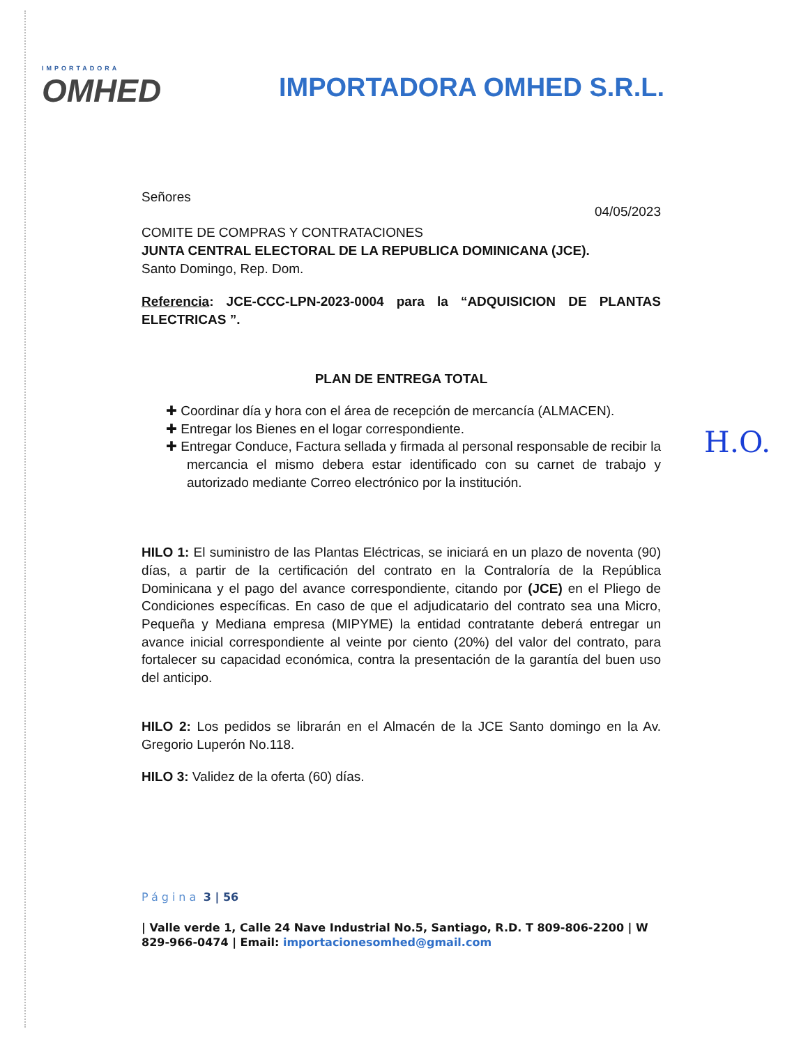IMPORTADORA
OMHED
IMPORTADORA OMHED S.R.L.
Señores
04/05/2023
COMITE DE COMPRAS Y CONTRATACIONES
JUNTA CENTRAL ELECTORAL DE LA REPUBLICA DOMINICANA (JCE).
Santo Domingo, Rep. Dom.
Referencia: JCE-CCC-LPN-2023-0004 para la “ADQUISICION DE PLANTAS ELECTRICAS ”.
PLAN DE ENTREGA TOTAL
✚ Coordinar día y hora con el área de recepción de mercancía (ALMACEN).
✚ Entregar los Bienes en el logar correspondiente.
✚ Entregar Conduce, Factura sellada y firmada al personal responsable de recibir la mercancia el mismo debera estar identificado con su carnet de trabajo y autorizado mediante Correo electrónico por la institución.
HILO 1: El suministro de las Plantas Eléctricas, se iniciará en un plazo de noventa (90) días, a partir de la certificación del contrato en la Contraloría de la República Dominicana y el pago del avance correspondiente, citando por (JCE) en el Pliego de Condiciones específicas. En caso de que el adjudicatario del contrato sea una Micro, Pequeña y Mediana empresa (MIPYME) la entidad contratante deberá entregar un avance inicial correspondiente al veinte por ciento (20%) del valor del contrato, para fortalecer su capacidad económica, contra la presentación de la garantía del buen uso del anticipo.
HILO 2: Los pedidos se librarán en el Almacén de la JCE Santo domingo en la Av. Gregorio Luperón No.118.
HILO 3: Validez de la oferta (60) días.
Página 3 | 56
| Valle verde 1, Calle 24 Nave Industrial No.5, Santiago, R.D. T 809-806-2200 | W 829-966-0474 | Email: importacionesomhed@gmail.com
H.O.